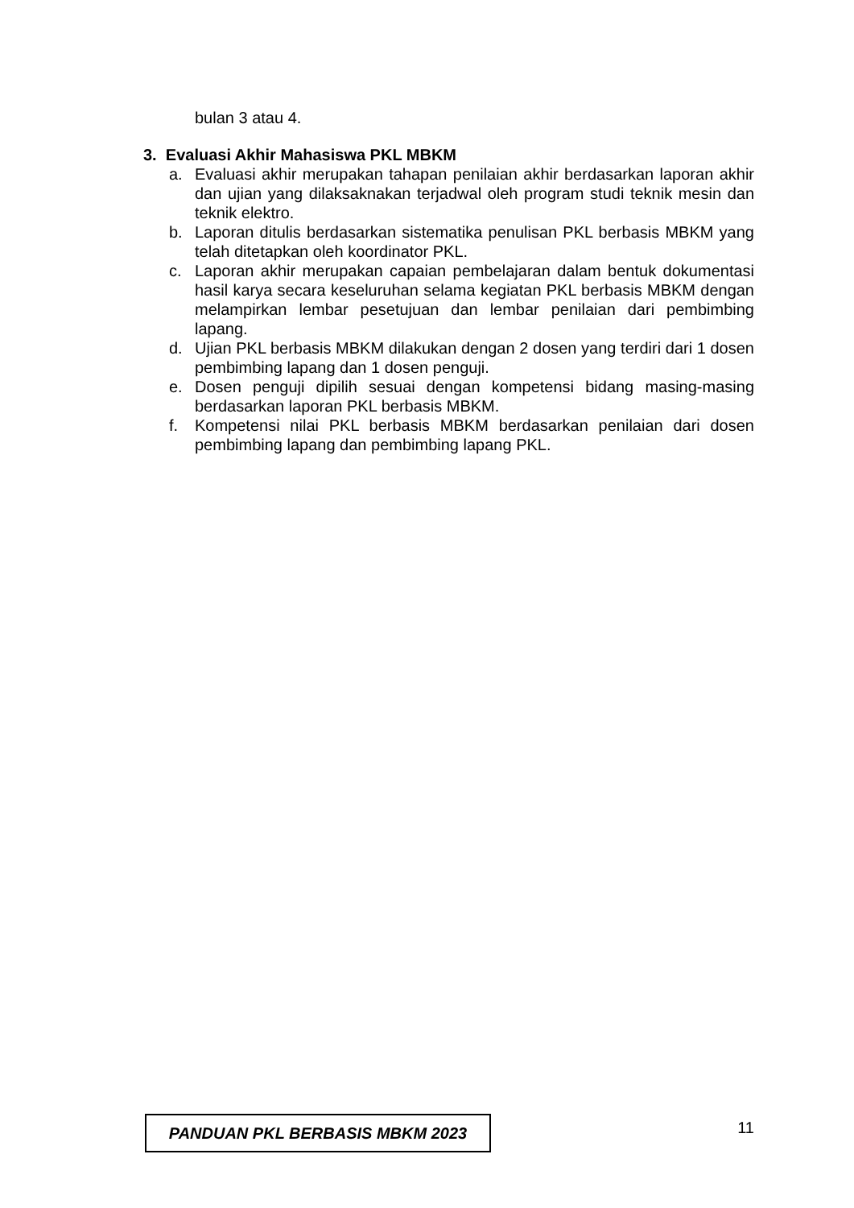bulan 3 atau 4.
3. Evaluasi Akhir Mahasiswa PKL MBKM
a. Evaluasi akhir merupakan tahapan penilaian akhir berdasarkan laporan akhir dan ujian yang dilaksaknakan terjadwal oleh program studi teknik mesin dan teknik elektro.
b. Laporan ditulis berdasarkan sistematika penulisan PKL berbasis MBKM yang telah ditetapkan oleh koordinator PKL.
c. Laporan akhir merupakan capaian pembelajaran dalam bentuk dokumentasi hasil karya secara keseluruhan selama kegiatan PKL berbasis MBKM dengan melampirkan lembar pesetujuan dan lembar penilaian dari pembimbing lapang.
d. Ujian PKL berbasis MBKM dilakukan dengan 2 dosen yang terdiri dari 1 dosen pembimbing lapang dan 1 dosen penguji.
e. Dosen penguji dipilih sesuai dengan kompetensi bidang masing-masing berdasarkan laporan PKL berbasis MBKM.
f. Kompetensi nilai PKL berbasis MBKM berdasarkan penilaian dari dosen pembimbing lapang dan pembimbing lapang PKL.
PANDUAN PKL BERBASIS MBKM 2023
11